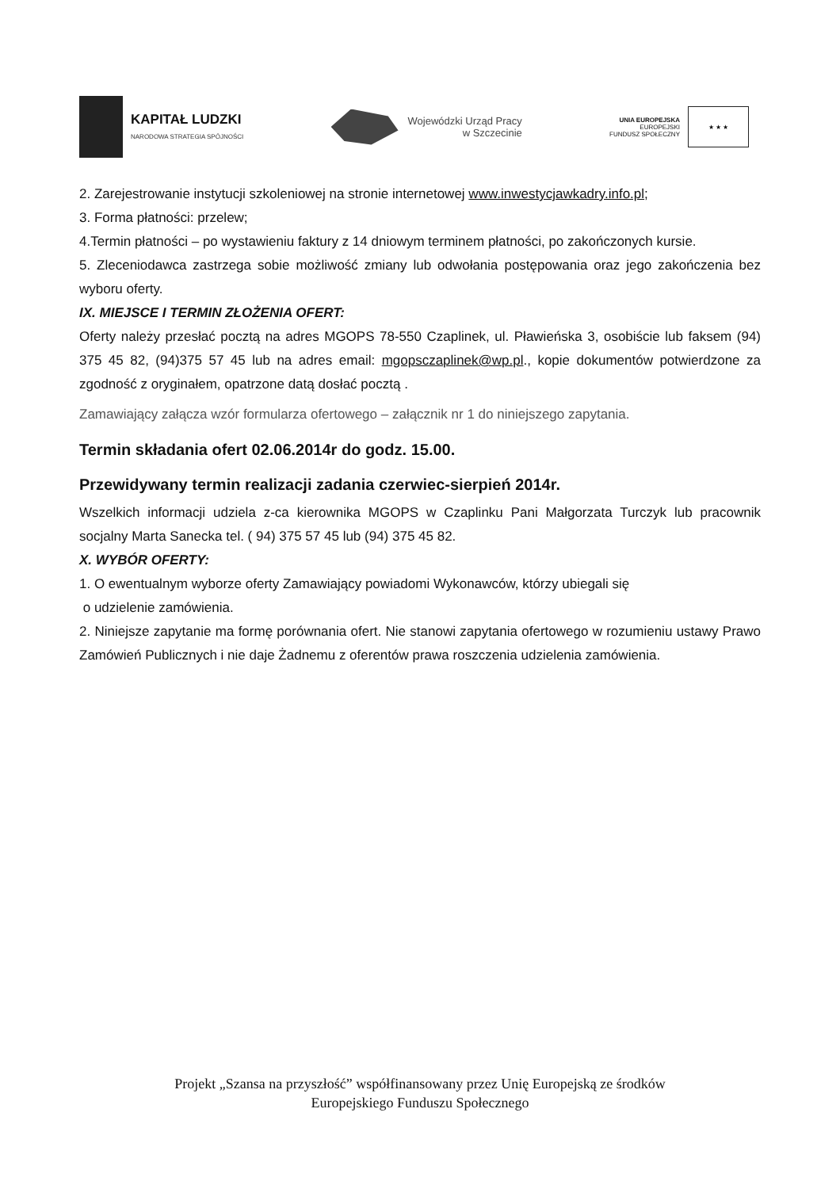KAPITAŁ LUDZKI
NARODOWA STRATEGIA SPÓJNOŚCI
Wojewódzki Urząd Pracy
w Szczecinie
UNIA EUROPEJSKA
EUROPEJSKI
FUNDUSZ SPOŁECZNY
★ ★ ★
2. Zarejestrowanie instytucji szkoleniowej na stronie internetowej www.inwestycjawkadry.info.pl;
3. Forma płatności: przelew;
4.Termin płatności – po wystawieniu faktury z 14 dniowym terminem płatności, po zakończonych kursie.
5. Zleceniodawca zastrzega sobie możliwość zmiany lub odwołania postępowania oraz jego zakończenia bez wyboru oferty.
IX. MIEJSCE I TERMIN ZŁOŻENIA OFERT:
Oferty należy przesłać pocztą na adres MGOPS 78-550 Czaplinek, ul. Pławieńska 3, osobiście lub faksem (94) 375 45 82, (94)375 57 45 lub na adres email: mgopsczaplinek@wp.pl., kopie dokumentów potwierdzone za zgodność z oryginałem, opatrzone datą dosłać pocztą .
Zamawiający załącza wzór formularza ofertowego – załącznik nr 1 do niniejszego zapytania.
Termin składania ofert 02.06.2014r do godz. 15.00.
Przewidywany termin realizacji zadania czerwiec-sierpień 2014r.
Wszelkich informacji udziela z-ca kierownika MGOPS w Czaplinku Pani Małgorzata Turczyk lub pracownik socjalny Marta Sanecka tel. ( 94) 375 57 45 lub (94) 375 45 82.
X. WYBÓR OFERTY:
1. O ewentualnym wyborze oferty Zamawiający powiadomi Wykonawców, którzy ubiegali się
o udzielenie zamówienia.
2. Niniejsze zapytanie ma formę porównania ofert. Nie stanowi zapytania ofertowego w rozumieniu ustawy Prawo Zamówień Publicznych i nie daje Żadnemu z oferentów prawa roszczenia udzielenia zamówienia.
Projekt „Szansa na przyszłość” współfinansowany przez Unię Europejską ze środków
Europejskiego Funduszu Społecznego